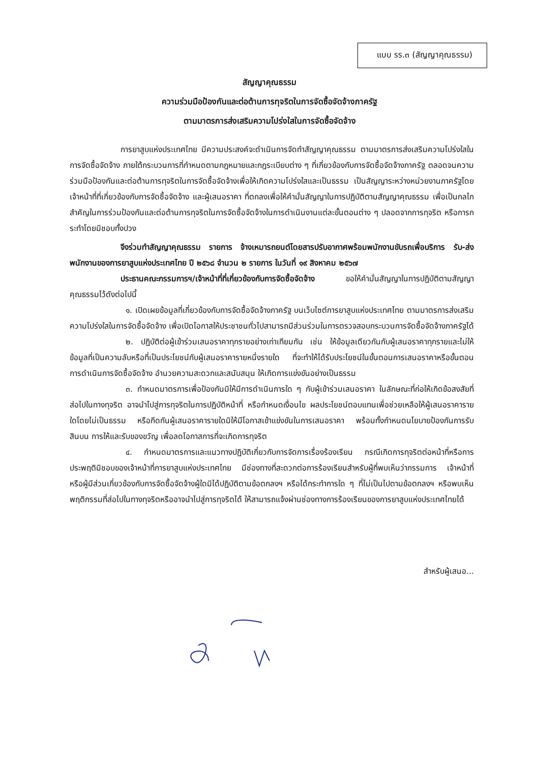แบบ รร.๓ (สัญญาคุณธรรม)
สัญญาคุณธรรม
ความร่วมมือป้องกันและต่อต้านการทุจริตในการจัดซื้อจัดจ้างภาครัฐ
ตามมาตรการส่งเสริมความโปร่งใสในการจัดซื้อจัดจ้าง
การยาสูบแห่งประเทศไทย มีความประสงค์จะดำเนินการจัดทำสัญญาคุณธรรม ตามมาตรการส่งเสริมความโปร่งใสในการจัดซื้อจัดจ้าง ภายใต้กระบวนการที่กำหนดตามกฎหมายและกฎระเบียบต่าง ๆ ที่เกี่ยวข้องกับการจัดซื้อจัดจ้างภาครัฐ ตลอดจนความร่วมมือป้องกันและต่อต้านการทุจริตในการจัดซื้อจัดจ้างเพื่อให้เกิดความโปร่งใสและเป็นธรรม เป็นสัญญาระหว่างหน่วยงานภาครัฐโดยเจ้าหน้าที่ที่เกี่ยวข้องกับการจัดซื้อจัดจ้าง และผู้เสนอราคา ที่ตกลงเพื่อให้คำมั่นสัญญาในการปฏิบัติตามสัญญาคุณธรรม เพื่อเป็นกลไกสำคัญในการร่วมป้องกันและต่อต้านการทุจริตในการจัดซื้อจัดจ้างในการดำเนินงานแต่ละขั้นตอนต่าง ๆ ปลอดจากการทุจริต หรือการกระทำโดยมิชอบทั้งปวง
จึงร่วมทำสัญญาคุณธรรม รายการ จ้างเหมารถยนต์โดยสารปรับอากาศพร้อมพนักงานขับรถเพื่อบริการ รับ-ส่ง พนักงานของการยาสูบแห่งประเทศไทย ปี ๒๕๖๘ จำนวน ๒ รายการ ในวันที่ ๑๙ สิงหาคม ๒๕๖๗
ประธานคณะกรรมการฯ/เจ้าหน้าที่ที่เกี่ยวข้องกับการจัดซื้อจัดจ้าง ขอให้คำมั่นสัญญาในการปฏิบัติตามสัญญาคุณธรรมไว้ดังต่อไปนี้
๑. เปิดเผยข้อมูลที่เกี่ยวข้องกับการจัดซื้อจัดจ้างภาครัฐ บนเว็บไซต์การยาสูบแห่งประเทศไทย ตามมาตรการส่งเสริมความโปร่งใสในการจัดซื้อจัดจ้าง เพื่อเปิดโอกาสให้ประชาชนทั่วไปสามารถมีส่วนร่วมในการตรวจสอบกระบวนการจัดซื้อจัดจ้างภาครัฐได้
๒. ปฏิบัติต่อผู้เข้าร่วมเสนอราคาทุกรายอย่างเท่าเทียมกัน เช่น ให้ข้อมูลเดียวกันกับผู้เสนอราคาทุกรายและไม่ให้ข้อมูลที่เป็นความลับหรือที่เป็นประโยชน์กับผู้เสนอราคารายหนึ่งรายใด ที่จะทำให้ได้รับประโยชน์ในขั้นตอนการเสนอราคาหรือขั้นตอนการดำเนินการจัดซื้อจัดจ้าง อำนวยความสะดวกและสนับสนุน ให้เกิดการแข่งขันอย่างเป็นธรรม
๓. กำหนดมาตรการเพื่อป้องกันมิให้มีการดำเนินการใด ๆ กับผู้เข้าร่วมเสนอราคา ในลักษณะที่ก่อให้เกิดข้อสงสัยที่ส่อไปในทางทุจริต อาจนำไปสู่การทุจริตในการปฏิบัติหน้าที่ หรือกำหนดเงื่อนไข ผลประโยชน์ตอบแทนเพื่อช่วยเหลือให้ผู้เสนอราคารายใดโดยไม่เป็นธรรม หรือกีดกันผู้เสนอราคารายใดมิให้มีโอกาสเข้าแข่งขันในการเสนอราคา พร้อมทั้งกำหนดนโยบายป้องกันการรับสินบน การให้และรับของขวัญ เพื่อลดโอกาสการที่จะเกิดการทุจริต
๔. กำหนดมาตรการและแนวทางปฏิบัติเกี่ยวกับการจัดการเรื่องร้องเรียน กรณีเกิดการทุจริตต่อหน้าที่หรือการประพฤติมิชอบของเจ้าหน้าที่การยาสูบแห่งประเทศไทย มีช่องทางที่สะดวกต่อการร้องเรียนสำหรับผู้ที่พบเห็นว่ากรรมการ เจ้าหน้าที่ หรือผู้มีส่วนเกี่ยวข้องกับการจัดซื้อจัดจ้างผู้ใดมิได้ปฏิบัติตามข้อตกลงฯ หรือได้กระทำการใด ๆ ที่ไม่เป็นไปตามข้อตกลงฯ หรือพบเห็นพฤติกรรมที่ส่อไปในทางทุจริตหรืออาจนำไปสู่การทุจริตได้ ให้สามารถแจ้งผ่านช่องทางการร้องเรียนของการยาสูบแห่งประเทศไทยได้
สำหรับผู้เสนอ...